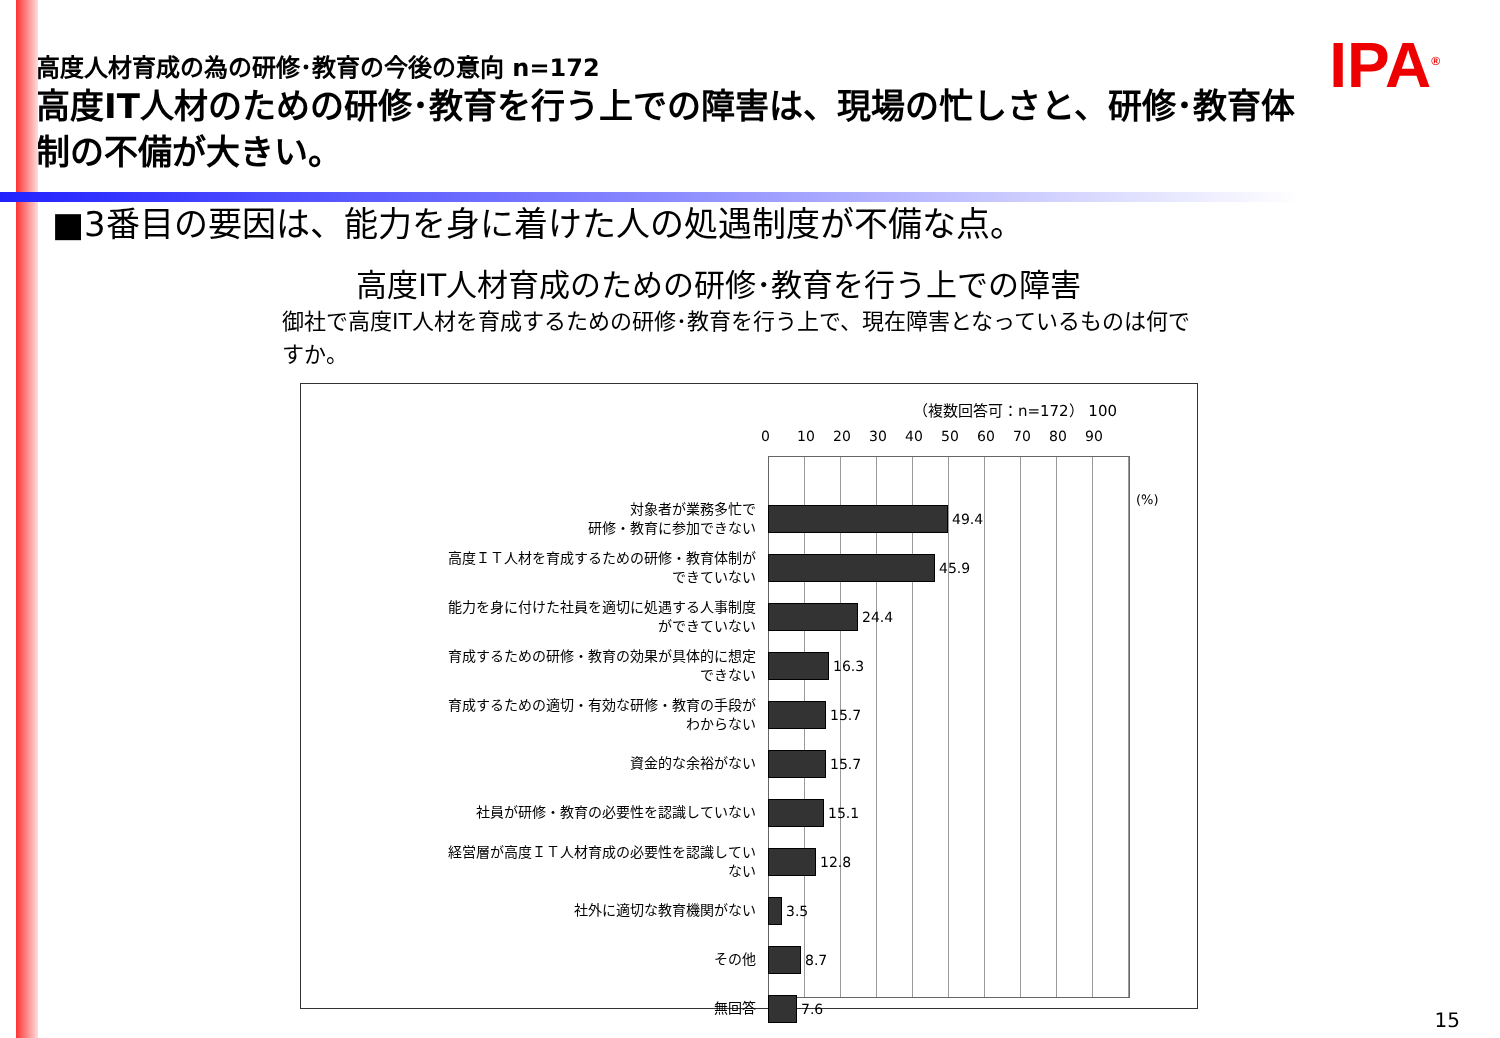IPA<sup>®</sup>
高度人材育成の為の研修･教育の今後の意向 n=172
高度IT人材のための研修･教育を行う上での障害は、現場の忙しさと、研修･教育体制の不備が大きい。
■3番目の要因は、能力を身に着けた人の処遇制度が不備な点。
高度IT人材育成のための研修･教育を行う上での障害
御社で高度IT人材を育成するための研修･教育を行う上で、現在障害となっているものは何ですか。
（複数回答可：n=172） 100
0 10 20 30 40 50 60 70 80 90
(%)
対象者が業務多忙で
研修・教育に参加できない
49.4
高度ＩＴ人材を育成するための研修・教育体制が
できていない
45.9
能力を身に付けた社員を適切に処遇する人事制度
ができていない
24.4
育成するための研修・教育の効果が具体的に想定
できない
16.3
育成するための適切・有効な研修・教育の手段が
わからない
15.7
資金的な余裕がない
15.7
社員が研修・教育の必要性を認識していない
15.1
経営層が高度ＩＴ人材育成の必要性を認識してい
ない
12.8
社外に適切な教育機関がない
3.5
その他
8.7
無回答
7.6
15